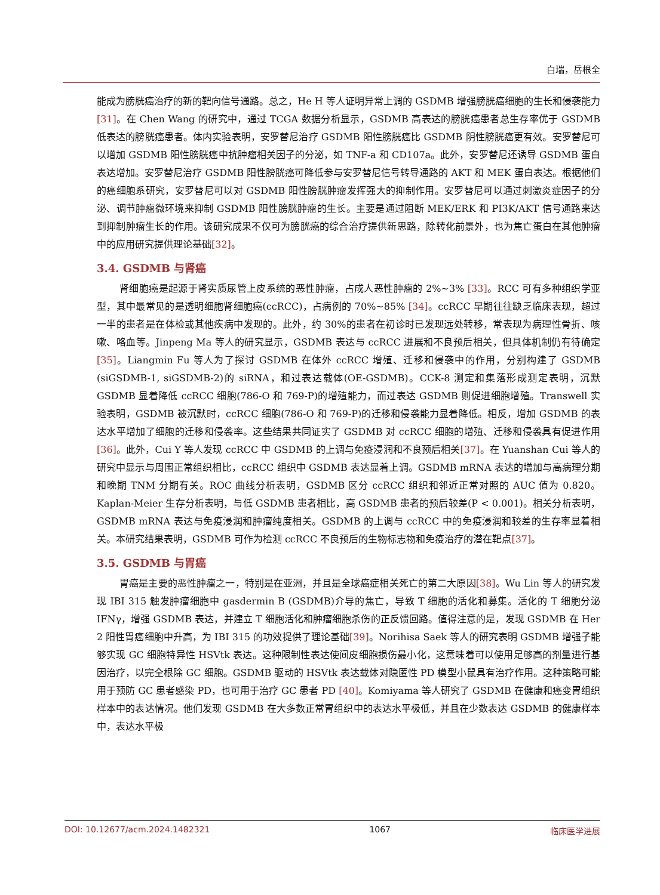白瑞，岳根全
能成为膀胱癌治疗的新的靶向信号通路。总之，He H 等人证明异常上调的 GSDMB 增强膀胱癌细胞的生长和侵袭能力[31]。在 Chen Wang 的研究中，通过 TCGA 数据分析显示，GSDMB 高表达的膀胱癌患者总生存率优于 GSDMB 低表达的膀胱癌患者。体内实验表明，安罗替尼治疗 GSDMB 阳性膀胱癌比 GSDMB 阴性膀胱癌更有效。安罗替尼可以增加 GSDMB 阳性膀胱癌中抗肿瘤相关因子的分泌，如 TNF-a 和 CD107a。此外，安罗替尼还诱导 GSDMB 蛋白表达增加。安罗替尼治疗 GSDMB 阳性膀胱癌可降低参与安罗替尼信号转导通路的 AKT 和 MEK 蛋白表达。根据他们的癌细胞系研究，安罗替尼可以对 GSDMB 阳性膀胱肿瘤发挥强大的抑制作用。安罗替尼可以通过刺激炎症因子的分泌、调节肿瘤微环境来抑制 GSDMB 阳性膀胱肿瘤的生长。主要是通过阻断 MEK/ERK 和 PI3K/AKT 信号通路来达到抑制肿瘤生长的作用。该研究成果不仅可为膀胱癌的综合治疗提供新思路，除转化前景外，也为焦亡蛋白在其他肿瘤中的应用研究提供理论基础[32]。
3.4. GSDMB 与肾癌
肾细胞癌是起源于肾实质尿管上皮系统的恶性肿瘤，占成人恶性肿瘤的 2%~3% [33]。RCC 可有多种组织学亚型，其中最常见的是透明细胞肾细胞癌(ccRCC)，占病例的 70%~85% [34]。ccRCC 早期往往缺乏临床表现，超过一半的患者是在体检或其他疾病中发现的。此外，约 30%的患者在初诊时已发现远处转移，常表现为病理性骨折、咳嗽、咯血等。Jinpeng Ma 等人的研究显示，GSDMB 表达与 ccRCC 进展和不良预后相关，但具体机制仍有待确定[35]。Liangmin Fu 等人为了探讨 GSDMB 在体外 ccRCC 增殖、迁移和侵袭中的作用，分别构建了 GSDMB (siGSDMB-1, siGSDMB-2)的 siRNA，和过表达载体(OE-GSDMB)。CCK-8 测定和集落形成测定表明，沉默 GSDMB 显着降低 ccRCC 细胞(786-O 和 769-P)的增殖能力，而过表达 GSDMB 则促进细胞增殖。Transwell 实验表明，GSDMB 被沉默时，ccRCC 细胞(786-O 和 769-P)的迁移和侵袭能力显着降低。相反，增加 GSDMB 的表达水平增加了细胞的迁移和侵袭率。这些结果共同证实了 GSDMB 对 ccRCC 细胞的增殖、迁移和侵袭具有促进作用[36]。此外，Cui Y 等人发现 ccRCC 中 GSDMB 的上调与免疫浸润和不良预后相关[37]。在 Yuanshan Cui 等人的研究中显示与周围正常组织相比，ccRCC 组织中 GSDMB 表达显着上调。GSDMB mRNA 表达的增加与高病理分期和晚期 TNM 分期有关。ROC 曲线分析表明，GSDMB 区分 ccRCC 组织和邻近正常对照的 AUC 值为 0.820。Kaplan-Meier 生存分析表明，与低 GSDMB 患者相比，高 GSDMB 患者的预后较差(P < 0.001)。相关分析表明，GSDMB mRNA 表达与免疫浸润和肿瘤纯度相关。GSDMB 的上调与 ccRCC 中的免疫浸润和较差的生存率显着相关。本研究结果表明，GSDMB 可作为检测 ccRCC 不良预后的生物标志物和免疫治疗的潜在靶点[37]。
3.5. GSDMB 与胃癌
胃癌是主要的恶性肿瘤之一，特别是在亚洲，并且是全球癌症相关死亡的第二大原因[38]。Wu Lin 等人的研究发现 IBI 315 触发肿瘤细胞中 gasdermin B (GSDMB)介导的焦亡，导致 T 细胞的活化和募集。活化的 T 细胞分泌 IFNγ，增强 GSDMB 表达，并建立 T 细胞活化和肿瘤细胞杀伤的正反馈回路。值得注意的是，发现 GSDMB 在 Her 2 阳性胃癌细胞中升高，为 IBI 315 的功效提供了理论基础[39]。Norihisa Saek 等人的研究表明 GSDMB 增强子能够实现 GC 细胞特异性 HSVtk 表达。这种限制性表达使间皮细胞损伤最小化，这意味着可以使用足够高的剂量进行基因治疗，以完全根除 GC 细胞。GSDMB 驱动的 HSVtk 表达载体对隐匿性 PD 模型小鼠具有治疗作用。这种策略可能用于预防 GC 患者感染 PD，也可用于治疗 GC 患者 PD [40]。Komiyama 等人研究了 GSDMB 在健康和癌变胃组织样本中的表达情况。他们发现 GSDMB 在大多数正常胃组织中的表达水平极低，并且在少数表达 GSDMB 的健康样本中，表达水平极
DOI: 10.12677/acm.2024.1482321 1067 临床医学进展